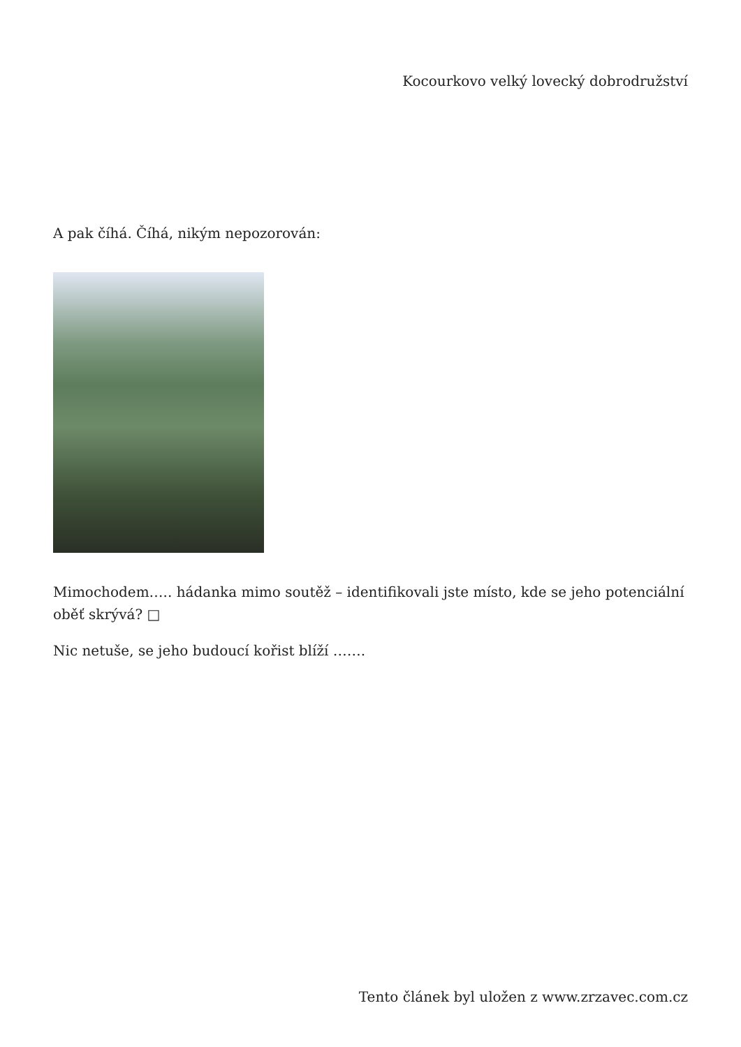Kocourkovo velký lovecký dobrodružství
A pak číhá. Číhá, nikým nepozorován:
Mimochodem….. hádanka mimo soutěž – identifikovali jste místo, kde se jeho potenciální oběť skrývá? □
Nic netuše, se jeho budoucí kořist blíží …….
Tento článek byl uložen z www.zrzavec.com.cz